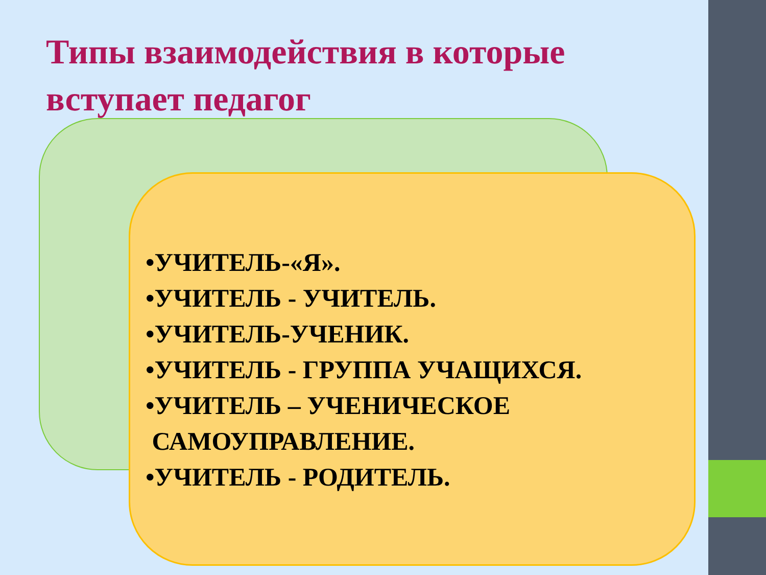Типы взаимодействия в которые вступает педагог
•УЧИТЕЛЬ-«Я».
•УЧИТЕЛЬ - УЧИТЕЛЬ.
•УЧИТЕЛЬ-УЧЕНИК.
•УЧИТЕЛЬ - ГРУППА УЧАЩИХСЯ.
•УЧИТЕЛЬ – УЧЕНИЧЕСКОЕ
САМОУПРАВЛЕНИЕ.
•УЧИТЕЛЬ - РОДИТЕЛЬ.